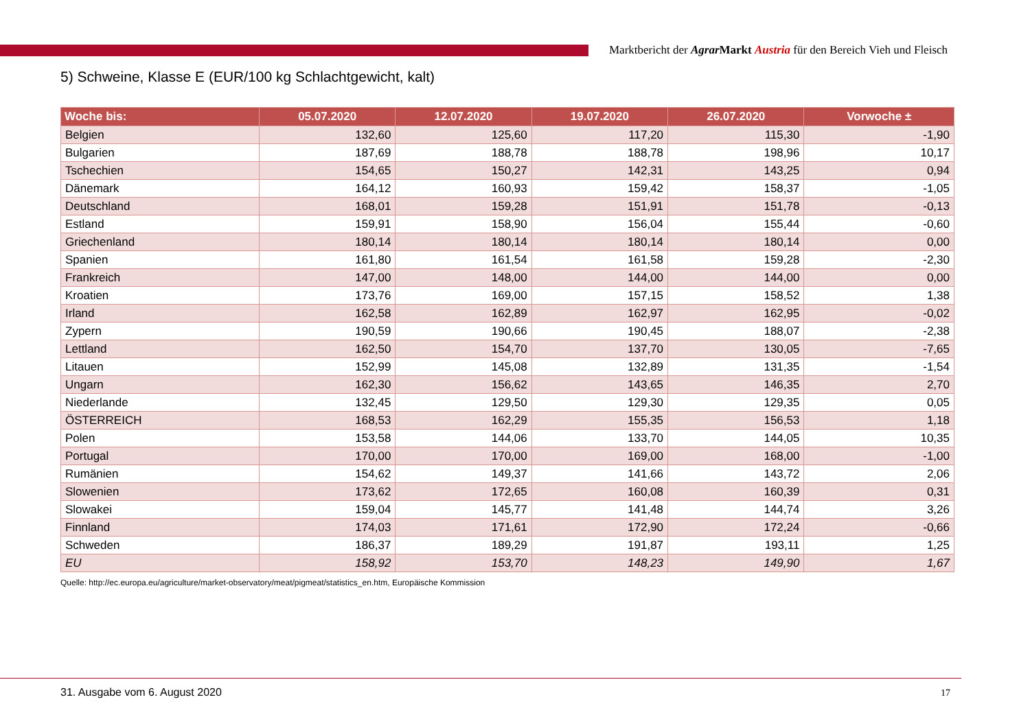Marktbericht der Agrar Markt Austria für den Bereich Vieh und Fleisch
5) Schweine, Klasse E (EUR/100 kg Schlachtgewicht, kalt)
| Woche bis: | 05.07.2020 | 12.07.2020 | 19.07.2020 | 26.07.2020 | Vorwoche ± |
| --- | --- | --- | --- | --- | --- |
| Belgien | 132,60 | 125,60 | 117,20 | 115,30 | -1,90 |
| Bulgarien | 187,69 | 188,78 | 188,78 | 198,96 | 10,17 |
| Tschechien | 154,65 | 150,27 | 142,31 | 143,25 | 0,94 |
| Dänemark | 164,12 | 160,93 | 159,42 | 158,37 | -1,05 |
| Deutschland | 168,01 | 159,28 | 151,91 | 151,78 | -0,13 |
| Estland | 159,91 | 158,90 | 156,04 | 155,44 | -0,60 |
| Griechenland | 180,14 | 180,14 | 180,14 | 180,14 | 0,00 |
| Spanien | 161,80 | 161,54 | 161,58 | 159,28 | -2,30 |
| Frankreich | 147,00 | 148,00 | 144,00 | 144,00 | 0,00 |
| Kroatien | 173,76 | 169,00 | 157,15 | 158,52 | 1,38 |
| Irland | 162,58 | 162,89 | 162,97 | 162,95 | -0,02 |
| Zypern | 190,59 | 190,66 | 190,45 | 188,07 | -2,38 |
| Lettland | 162,50 | 154,70 | 137,70 | 130,05 | -7,65 |
| Litauen | 152,99 | 145,08 | 132,89 | 131,35 | -1,54 |
| Ungarn | 162,30 | 156,62 | 143,65 | 146,35 | 2,70 |
| Niederlande | 132,45 | 129,50 | 129,30 | 129,35 | 0,05 |
| ÖSTERREICH | 168,53 | 162,29 | 155,35 | 156,53 | 1,18 |
| Polen | 153,58 | 144,06 | 133,70 | 144,05 | 10,35 |
| Portugal | 170,00 | 170,00 | 169,00 | 168,00 | -1,00 |
| Rumänien | 154,62 | 149,37 | 141,66 | 143,72 | 2,06 |
| Slowenien | 173,62 | 172,65 | 160,08 | 160,39 | 0,31 |
| Slowakei | 159,04 | 145,77 | 141,48 | 144,74 | 3,26 |
| Finnland | 174,03 | 171,61 | 172,90 | 172,24 | -0,66 |
| Schweden | 186,37 | 189,29 | 191,87 | 193,11 | 1,25 |
| EU | 158,92 | 153,70 | 148,23 | 149,90 | 1,67 |
Quelle: http://ec.europa.eu/agriculture/market-observatory/meat/pigmeat/statistics_en.htm, Europäische Kommission
31. Ausgabe vom 6. August 2020 17